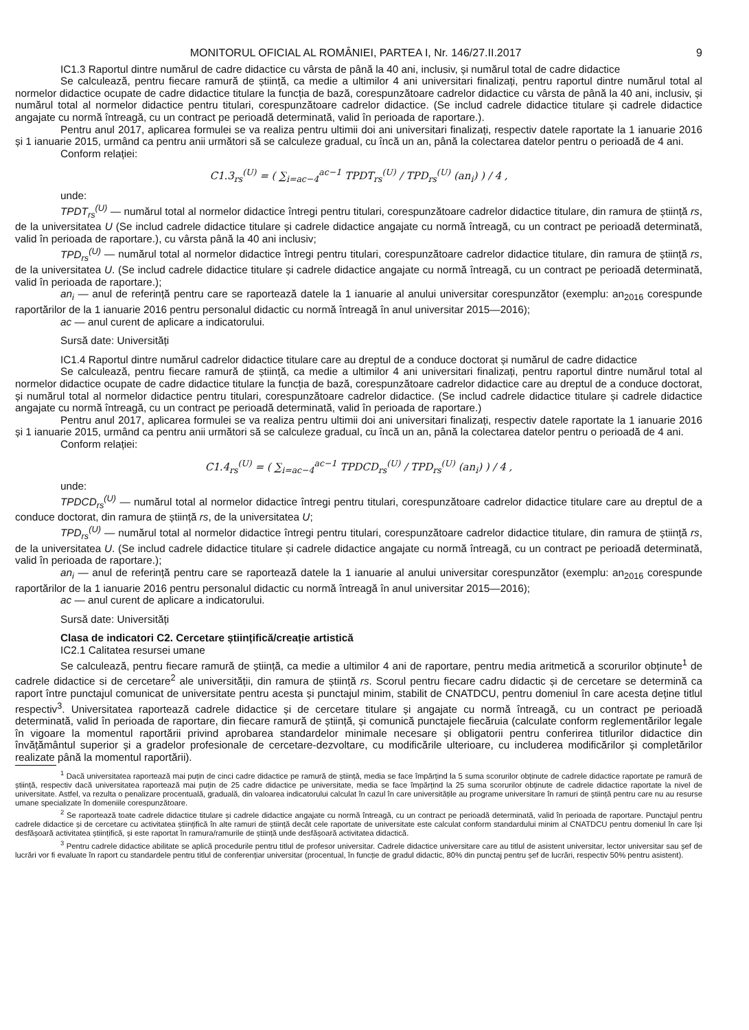MONITORUL OFICIAL AL ROMÂNIEI, PARTEA I, Nr. 146/27.II.2017 9
IC1.3 Raportul dintre numărul de cadre didactice cu vârsta de până la 40 ani, inclusiv, și numărul total de cadre didactice
Se calculează, pentru fiecare ramură de știință, ca medie a ultimilor 4 ani universitari finalizați, pentru raportul dintre numărul total al normelor didactice ocupate de cadre didactice titulare la funcția de bază, corespunzătoare cadrelor didactice cu vârsta de până la 40 ani, inclusiv, și numărul total al normelor didactice pentru titulari, corespunzătoare cadrelor didactice. (Se includ cadrele didactice titulare și cadrele didactice angajate cu normă întreagă, cu un contract pe perioadă determinată, valid în perioada de raportare.).
Pentru anul 2017, aplicarea formulei se va realiza pentru ultimii doi ani universitari finalizați, respectiv datele raportate la 1 ianuarie 2016 și 1 ianuarie 2015, urmând ca pentru anii următori să se calculeze gradual, cu încă un an, până la colectarea datelor pentru o perioadă de 4 ani.
Conform relației:
C1.3<sub>rs</sub><sup>(U)</sup> = ( ∑<sub>i=ac−4</sub><sup>ac−1</sup> TPDT<sub>rs</sub><sup>(U)</sup> / TPD<sub>rs</sub><sup>(U)</sup> (an<sub>i</sub>) ) / 4 ,
unde:
TPDT<sub>rs</sub><sup>(U)</sup> — numărul total al normelor didactice întregi pentru titulari, corespunzătoare cadrelor didactice titulare, din ramura de știință rs, de la universitatea U (Se includ cadrele didactice titulare și cadrele didactice angajate cu normă întreagă, cu un contract pe perioadă determinată, valid în perioada de raportare.), cu vârsta până la 40 ani inclusiv;
TPD<sub>rs</sub><sup>(U)</sup> — numărul total al normelor didactice întregi pentru titulari, corespunzătoare cadrelor didactice titulare, din ramura de știință rs, de la universitatea U. (Se includ cadrele didactice titulare și cadrele didactice angajate cu normă întreagă, cu un contract pe perioadă determinată, valid în perioada de raportare.);
an<sub>i</sub> — anul de referință pentru care se raportează datele la 1 ianuarie al anului universitar corespunzător (exemplu: an<sub>2016</sub> corespunde raportărilor de la 1 ianuarie 2016 pentru personalul didactic cu normă întreagă în anul universitar 2015—2016);
ac — anul curent de aplicare a indicatorului.
Sursă date: Universități
IC1.4 Raportul dintre numărul cadrelor didactice titulare care au dreptul de a conduce doctorat și numărul de cadre didactice
Se calculează, pentru fiecare ramură de știință, ca medie a ultimilor 4 ani universitari finalizați, pentru raportul dintre numărul total al normelor didactice ocupate de cadre didactice titulare la funcția de bază, corespunzătoare cadrelor didactice care au dreptul de a conduce doctorat, și numărul total al normelor didactice pentru titulari, corespunzătoare cadrelor didactice. (Se includ cadrele didactice titulare și cadrele didactice angajate cu normă întreagă, cu un contract pe perioadă determinată, valid în perioada de raportare.)
Pentru anul 2017, aplicarea formulei se va realiza pentru ultimii doi ani universitari finalizați, respectiv datele raportate la 1 ianuarie 2016 și 1 ianuarie 2015, urmând ca pentru anii următori să se calculeze gradual, cu încă un an, până la colectarea datelor pentru o perioadă de 4 ani.
Conform relației:
C1.4<sub>rs</sub><sup>(U)</sup> = ( ∑<sub>i=ac−4</sub><sup>ac−1</sup> TPDCD<sub>rs</sub><sup>(U)</sup> / TPD<sub>rs</sub><sup>(U)</sup> (an<sub>i</sub>) ) / 4 ,
unde:
TPDCD<sub>rs</sub><sup>(U)</sup> — numărul total al normelor didactice întregi pentru titulari, corespunzătoare cadrelor didactice titulare care au dreptul de a conduce doctorat, din ramura de știință rs, de la universitatea U;
TPD<sub>rs</sub><sup>(U)</sup> — numărul total al normelor didactice întregi pentru titulari, corespunzătoare cadrelor didactice titulare, din ramura de știință rs, de la universitatea U. (Se includ cadrele didactice titulare și cadrele didactice angajate cu normă întreagă, cu un contract pe perioadă determinată, valid în perioada de raportare.);
an<sub>i</sub> — anul de referință pentru care se raportează datele la 1 ianuarie al anului universitar corespunzător (exemplu: an<sub>2016</sub> corespunde raportărilor de la 1 ianuarie 2016 pentru personalul didactic cu normă întreagă în anul universitar 2015—2016);
ac — anul curent de aplicare a indicatorului.
Sursă date: Universități
Clasa de indicatori C2. Cercetare științifică/creație artistică
IC2.1 Calitatea resursei umane
Se calculează, pentru fiecare ramură de știință, ca medie a ultimilor 4 ani de raportare, pentru media aritmetică a scorurilor obținute<sup>1</sup> de cadrele didactice si de cercetare<sup>2</sup> ale universității, din ramura de știință rs. Scorul pentru fiecare cadru didactic și de cercetare se determină ca raport între punctajul comunicat de universitate pentru acesta și punctajul minim, stabilit de CNATDCU, pentru domeniul în care acesta deține titlul respectiv<sup>3</sup>. Universitatea raportează cadrele didactice și de cercetare titulare și angajate cu normă întreagă, cu un contract pe perioadă determinată, valid în perioada de raportare, din fiecare ramură de știință, și comunică punctajele fiecăruia (calculate conform reglementărilor legale în vigoare la momentul raportării privind aprobarea standardelor minimale necesare și obligatorii pentru conferirea titlurilor didactice din învățământul superior și a gradelor profesionale de cercetare-dezvoltare, cu modificările ulterioare, cu includerea modificărilor și completărilor realizate până la momentul raportării).
<sup>1</sup> Dacă universitatea raportează mai puțin de cinci cadre didactice pe ramură de știință, media se face împărțind la 5 suma scorurilor obținute de cadrele didactice raportate pe ramură de știință, respectiv dacă universitatea raportează mai puțin de 25 cadre didactice pe universitate, media se face împărțind la 25 suma scorurilor obținute de cadrele didactice raportate la nivel de universitate. Astfel, va rezulta o penalizare procentuală, graduală, din valoarea indicatorului calculat în cazul în care universitățile au programe universitare în ramuri de știință pentru care nu au resurse umane specializate în domeniile corespunzătoare.
<sup>2</sup> Se raportează toate cadrele didactice titulare și cadrele didactice angajate cu normă întreagă, cu un contract pe perioadă determinată, valid în perioada de raportare. Punctajul pentru cadrele didactice și de cercetare cu activitatea științifică în alte ramuri de știință decât cele raportate de universitate este calculat conform standardului minim al CNATDCU pentru domeniul în care își desfășoară activitatea științifică, și este raportat în ramura/ramurile de știință unde desfășoară activitatea didactică.
<sup>3</sup> Pentru cadrele didactice abilitate se aplică procedurile pentru titlul de profesor universitar. Cadrele didactice universitare care au titlul de asistent universitar, lector universitar sau șef de lucrări vor fi evaluate în raport cu standardele pentru titlul de conferențiar universitar (procentual, în funcție de gradul didactic, 80% din punctaj pentru șef de lucrări, respectiv 50% pentru asistent).